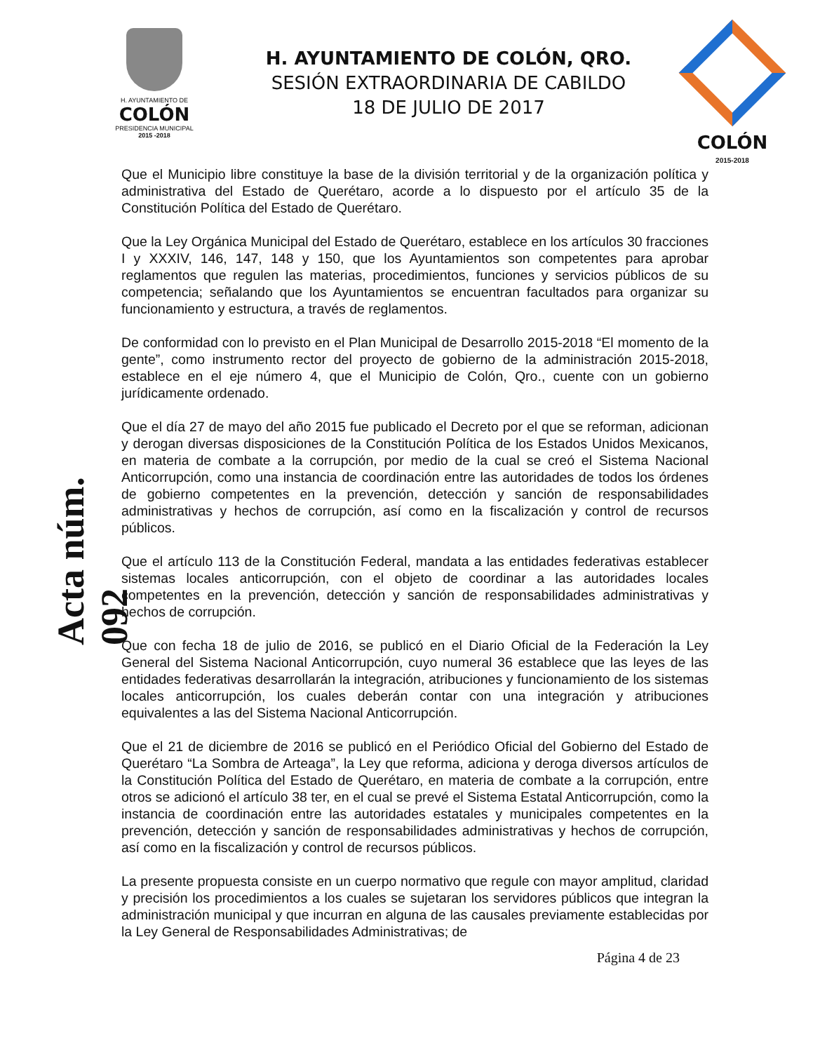H. AYUNTAMIENTO DE
COLÓN
PRESIDENCIA MUNICIPAL
2015 -2018
H. AYUNTAMIENTO DE COLÓN, QRO.
SESIÓN EXTRAORDINARIA DE CABILDO
18 DE JULIO DE 2017
COLÓN
2015-2018
Acta núm. 092
Que el Municipio libre constituye la base de la división territorial y de la organización política y administrativa del Estado de Querétaro, acorde a lo dispuesto por el artículo 35 de la Constitución Política del Estado de Querétaro.
Que la Ley Orgánica Municipal del Estado de Querétaro, establece en los artículos 30 fracciones I y XXXIV, 146, 147, 148 y 150, que los Ayuntamientos son competentes para aprobar reglamentos que regulen las materias, procedimientos, funciones y servicios públicos de su competencia; señalando que los Ayuntamientos se encuentran facultados para organizar su funcionamiento y estructura, a través de reglamentos.
De conformidad con lo previsto en el Plan Municipal de Desarrollo 2015-2018 “El momento de la gente”, como instrumento rector del proyecto de gobierno de la administración 2015-2018, establece en el eje número 4, que el Municipio de Colón, Qro., cuente con un gobierno jurídicamente ordenado.
Que el día 27 de mayo del año 2015 fue publicado el Decreto por el que se reforman, adicionan y derogan diversas disposiciones de la Constitución Política de los Estados Unidos Mexicanos, en materia de combate a la corrupción, por medio de la cual se creó el Sistema Nacional Anticorrupción, como una instancia de coordinación entre las autoridades de todos los órdenes de gobierno competentes en la prevención, detección y sanción de responsabilidades administrativas y hechos de corrupción, así como en la fiscalización y control de recursos públicos.
Que el artículo 113 de la Constitución Federal, mandata a las entidades federativas establecer sistemas locales anticorrupción, con el objeto de coordinar a las autoridades locales competentes en la prevención, detección y sanción de responsabilidades administrativas y hechos de corrupción.
Que con fecha 18 de julio de 2016, se publicó en el Diario Oficial de la Federación la Ley General del Sistema Nacional Anticorrupción, cuyo numeral 36 establece que las leyes de las entidades federativas desarrollarán la integración, atribuciones y funcionamiento de los sistemas locales anticorrupción, los cuales deberán contar con una integración y atribuciones equivalentes a las del Sistema Nacional Anticorrupción.
Que el 21 de diciembre de 2016 se publicó en el Periódico Oficial del Gobierno del Estado de Querétaro “La Sombra de Arteaga”, la Ley que reforma, adiciona y deroga diversos artículos de la Constitución Política del Estado de Querétaro, en materia de combate a la corrupción, entre otros se adicionó el artículo 38 ter, en el cual se prevé el Sistema Estatal Anticorrupción, como la instancia de coordinación entre las autoridades estatales y municipales competentes en la prevención, detección y sanción de responsabilidades administrativas y hechos de corrupción, así como en la fiscalización y control de recursos públicos.
La presente propuesta consiste en un cuerpo normativo que regule con mayor amplitud, claridad y precisión los procedimientos a los cuales se sujetaran los servidores públicos que integran la administración municipal y que incurran en alguna de las causales previamente establecidas por la Ley General de Responsabilidades Administrativas; de
Página 4 de 23